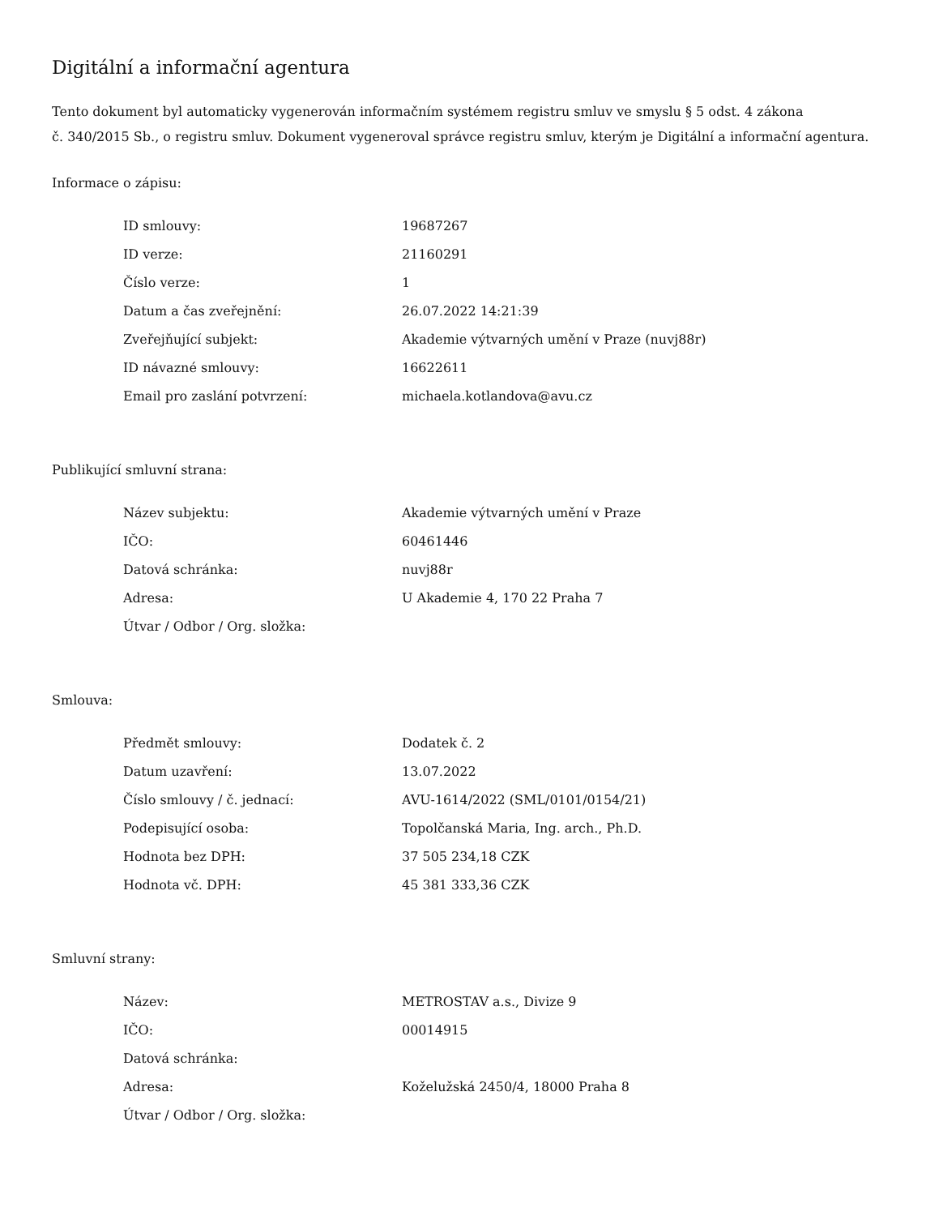Digitální a informační agentura
Tento dokument byl automaticky vygenerován informačním systémem registru smluv ve smyslu § 5 odst. 4 zákona
č. 340/2015 Sb., o registru smluv. Dokument vygeneroval správce registru smluv, kterým je Digitální a informační agentura.
Informace o zápisu:
| ID smlouvy: | 19687267 |
| ID verze: | 21160291 |
| Číslo verze: | 1 |
| Datum a čas zveřejnění: | 26.07.2022 14:21:39 |
| Zveřejňující subjekt: | Akademie výtvarných umění v Praze (nuvj88r) |
| ID návazné smlouvy: | 16622611 |
| Email pro zaslání potvrzení: | michaela.kotlandova@avu.cz |
Publikující smluvní strana:
| Název subjektu: | Akademie výtvarných umění v Praze |
| IČO: | 60461446 |
| Datová schránka: | nuvj88r |
| Adresa: | U Akademie 4, 170 22 Praha 7 |
| Útvar / Odbor / Org. složka: | |
Smlouva:
| Předmět smlouvy: | Dodatek č. 2 |
| Datum uzavření: | 13.07.2022 |
| Číslo smlouvy / č. jednací: | AVU-1614/2022 (SML/0101/0154/21) |
| Podepisující osoba: | Topolčanská Maria, Ing. arch., Ph.D. |
| Hodnota bez DPH: | 37 505 234,18 CZK |
| Hodnota vč. DPH: | 45 381 333,36 CZK |
Smluvní strany:
| Název: | METROSTAV a.s., Divize 9 |
| IČO: | 00014915 |
| Datová schránka: | |
| Adresa: | Koželužská 2450/4, 18000 Praha 8 |
| Útvar / Odbor / Org. složka: | |